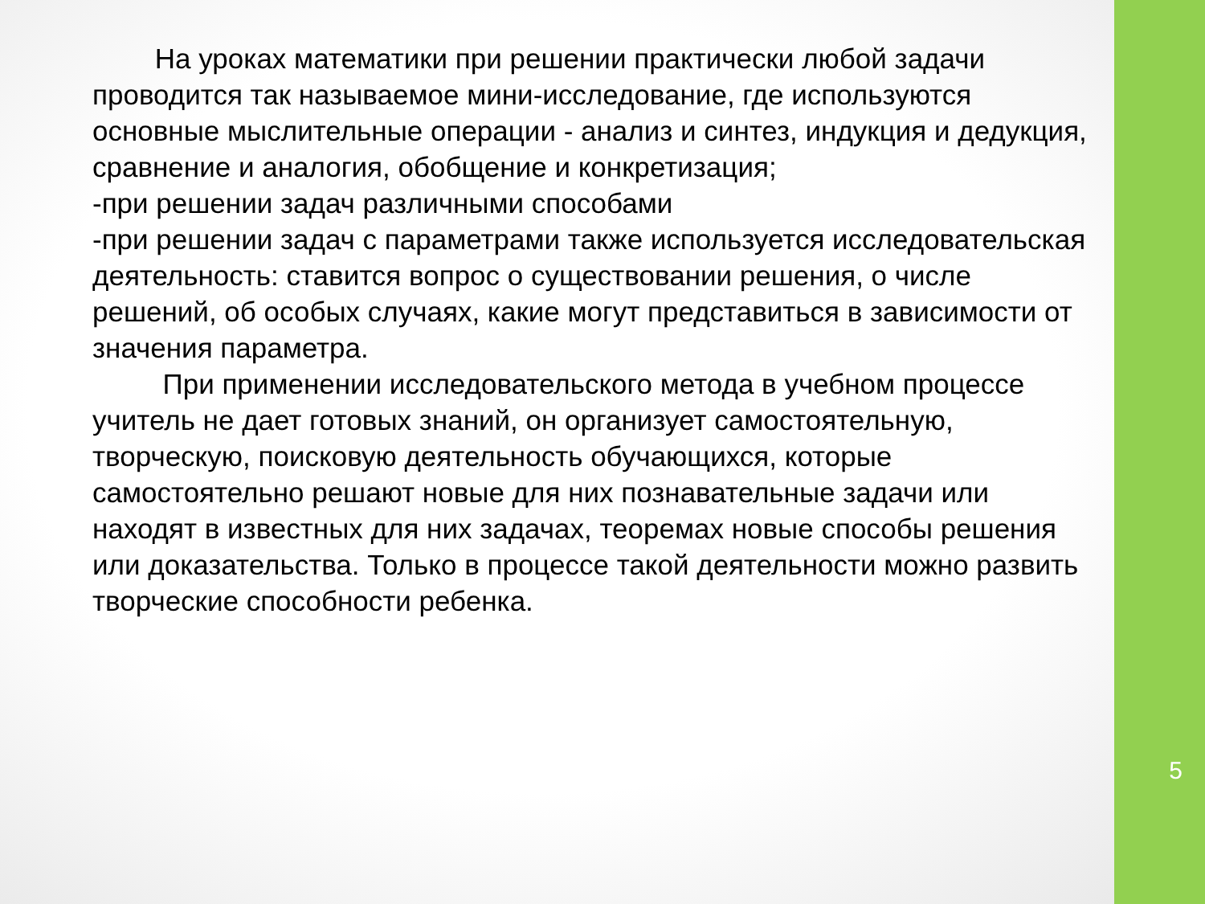На уроках математики при решении практически любой задачи проводится так называемое мини-исследование, где используются основные мыслительные операции - анализ и синтез, индукция и дедукция, сравнение и аналогия, обобщение и конкретизация;
-при решении задач различными способами
-при решении задач с параметрами также используется исследовательская деятельность: ставится вопрос о существовании решения, о числе решений, об особых случаях, какие могут представиться в зависимости от значения параметра.
При применении исследовательского метода в учебном процессе учитель не дает готовых знаний, он организует самостоятельную, творческую, поисковую деятельность обучающихся, которые самостоятельно решают новые для них познавательные задачи или находят в известных для них задачах, теоремах новые способы решения или доказательства. Только в процессе такой деятельности можно развить творческие способности ребенка.
5